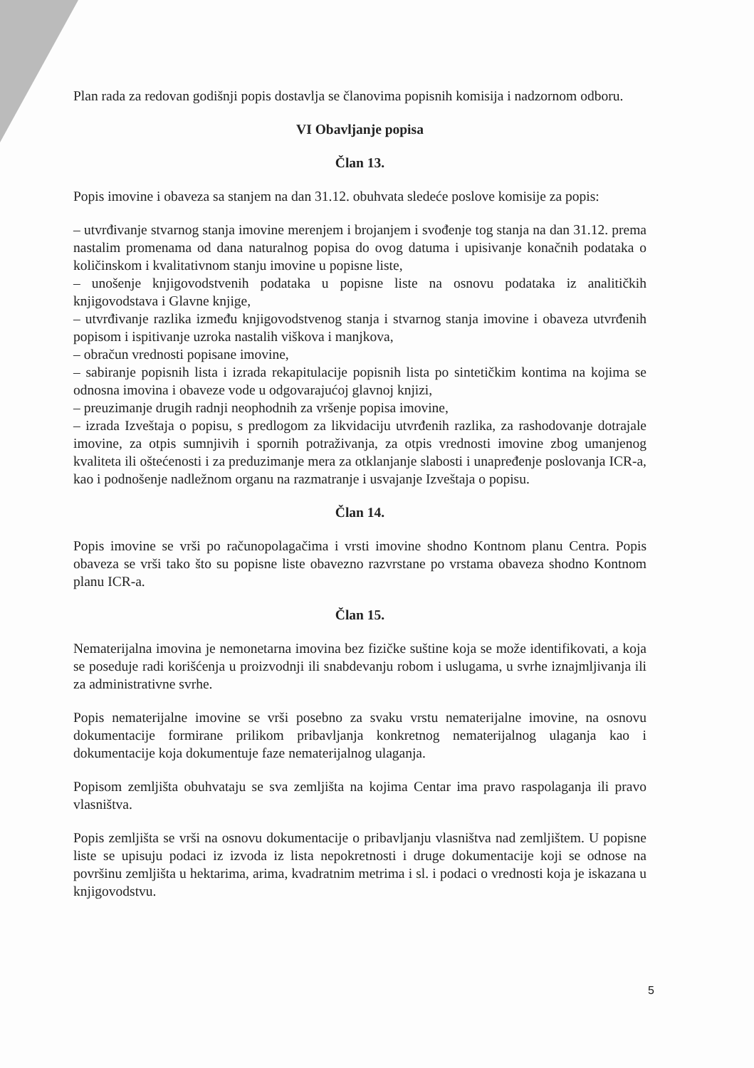Plan rada za redovan godišnji popis dostavlja se članovima popisnih komisija i nadzornom odboru.
VI Obavljanje popisa
Član 13.
Popis imovine i obaveza sa stanjem na dan 31.12. obuhvata sledeće poslove komisije za popis:
– utvrđivanje stvarnog stanja imovine merenjem i brojanjem i svođenje tog stanja na dan 31.12. prema nastalim promenama od dana naturalnog popisa do ovog datuma i upisivanje konačnih podataka o količinskom i kvalitativnom stanju imovine u popisne liste,
– unošenje knjigovodstvenih podataka u popisne liste na osnovu podataka iz analitičkih knjigovodstava i Glavne knjige,
– utvrđivanje razlika između knjigovodstvenog stanja i stvarnog stanja imovine i obaveza utvrđenih popisom i ispitivanje uzroka nastalih viškova i manjkova,
– obračun vrednosti popisane imovine,
– sabiranje popisnih lista i izrada rekapitulacije popisnih lista po sintetičkim kontima na kojima se odnosna imovina i obaveze vode u odgovarajućoj glavnoj knjizi,
– preuzimanje drugih radnji neophodnih za vršenje popisa imovine,
– izrada Izveštaja o popisu, s predlogom za likvidaciju utvrđenih razlika, za rashodovanje dotrajale imovine, za otpis sumnjivih i spornih potraživanja, za otpis vrednosti imovine zbog umanjenog kvaliteta ili oštećenosti i za preduzimanje mera za otklanjanje slabosti i unapređenje poslovanja ICR-a, kao i podnošenje nadležnom organu na razmatranje i usvajanje Izveštaja o popisu.
Član 14.
Popis imovine se vrši po računopolagačima i vrsti imovine shodno Kontnom planu Centra. Popis obaveza se vrši tako što su popisne liste obavezno razvrstane po vrstama obaveza shodno Kontnom planu ICR-a.
Član 15.
Nematerijalna imovina je nemonetarna imovina bez fizičke suštine koja se može identifikovati, a koja se poseduje radi korišćenja u proizvodnji ili snabdevanju robom i uslugama, u svrhe iznajmljivanja ili za administrativne svrhe.
Popis nematerijalne imovine se vrši posebno za svaku vrstu nematerijalne imovine, na osnovu dokumentacije formirane prilikom pribavljanja konkretnog nematerijalnog ulaganja kao i dokumentacije koja dokumentuje faze nematerijalnog ulaganja.
Popisom zemljišta obuhvataju se sva zemljišta na kojima Centar ima pravo raspolaganja ili pravo vlasništva.
Popis zemljišta se vrši na osnovu dokumentacije o pribavljanju vlasništva nad zemljištem. U popisne liste se upisuju podaci iz izvoda iz lista nepokretnosti i druge dokumentacije koji se odnose na površinu zemljišta u hektarima, arima, kvadratnim metrima i sl. i podaci o vrednosti koja je iskazana u knjigovodstvu.
5